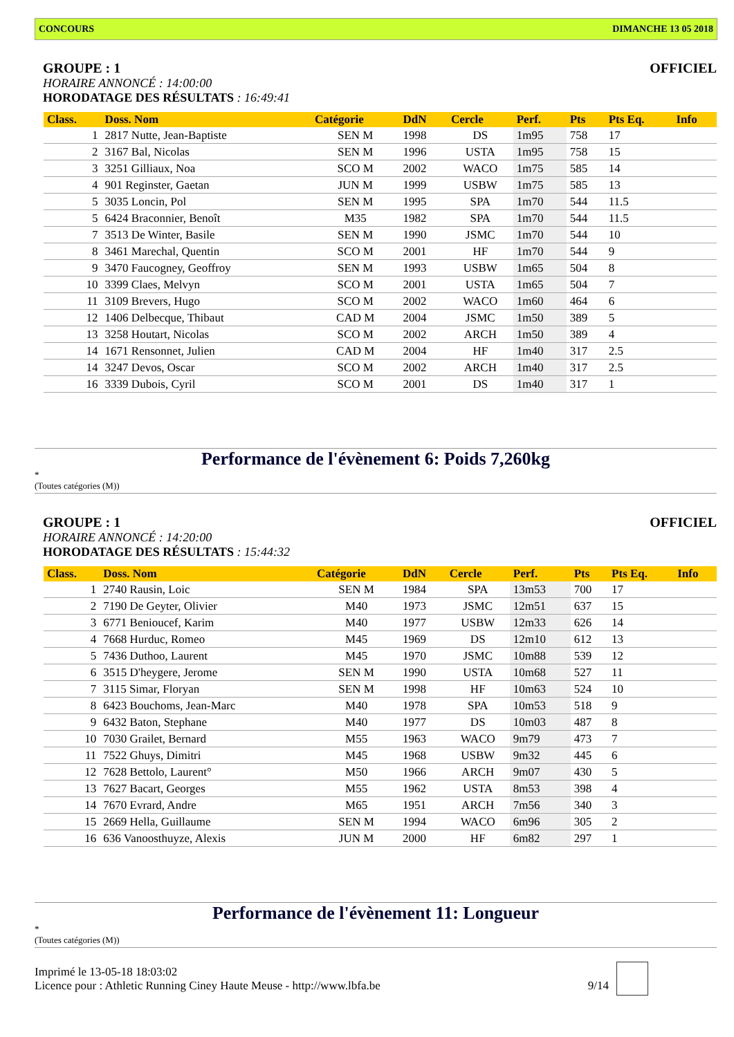CONCOURS DIMANCHE 13 05 2018
GROUPE : 1 OFFICIEL
HORAIRE ANNONCÉ : 14:00:00
HORODATAGE DES RÉSULTATS : 16:49:41
| Class. | Doss. Nom | Catégorie | DdN | Cercle | Perf. | Pts | Pts Eq. | Info |
| --- | --- | --- | --- | --- | --- | --- | --- | --- |
| 1 | 2817 Nutte, Jean-Baptiste | SEN M | 1998 | DS | 1m95 | 758 | 17 | |
| 2 | 3167 Bal, Nicolas | SEN M | 1996 | USTA | 1m95 | 758 | 15 | |
| 3 | 3251 Gilliaux, Noa | SCO M | 2002 | WACO | 1m75 | 585 | 14 | |
| 4 | 901 Reginster, Gaetan | JUN M | 1999 | USBW | 1m75 | 585 | 13 | |
| 5 | 3035 Loncin, Pol | SEN M | 1995 | SPA | 1m70 | 544 | 11.5 | |
| 5 | 6424 Braconnier, Benoît | M35 | 1982 | SPA | 1m70 | 544 | 11.5 | |
| 7 | 3513 De Winter, Basile | SEN M | 1990 | JSMC | 1m70 | 544 | 10 | |
| 8 | 3461 Marechal, Quentin | SCO M | 2001 | HF | 1m70 | 544 | 9 | |
| 9 | 3470 Faucogney, Geoffroy | SEN M | 1993 | USBW | 1m65 | 504 | 8 | |
| 10 | 3399 Claes, Melvyn | SCO M | 2001 | USTA | 1m65 | 504 | 7 | |
| 11 | 3109 Brevers, Hugo | SCO M | 2002 | WACO | 1m60 | 464 | 6 | |
| 12 | 1406 Delbecque, Thibaut | CAD M | 2004 | JSMC | 1m50 | 389 | 5 | |
| 13 | 3258 Houtart, Nicolas | SCO M | 2002 | ARCH | 1m50 | 389 | 4 | |
| 14 | 1671 Rensonnet, Julien | CAD M | 2004 | HF | 1m40 | 317 | 2.5 | |
| 14 | 3247 Devos, Oscar | SCO M | 2002 | ARCH | 1m40 | 317 | 2.5 | |
| 16 | 3339 Dubois, Cyril | SCO M | 2001 | DS | 1m40 | 317 | 1 | |
Performance de l'évènement 6: Poids 7,260kg
*
(Toutes catégories (M))
GROUPE : 1 OFFICIEL
HORAIRE ANNONCÉ : 14:20:00
HORODATAGE DES RÉSULTATS : 15:44:32
| Class. | Doss. Nom | Catégorie | DdN | Cercle | Perf. | Pts | Pts Eq. | Info |
| --- | --- | --- | --- | --- | --- | --- | --- | --- |
| 1 | 2740 Rausin, Loic | SEN M | 1984 | SPA | 13m53 | 700 | 17 | |
| 2 | 7190 De Geyter, Olivier | M40 | 1973 | JSMC | 12m51 | 637 | 15 | |
| 3 | 6771 Benioucef, Karim | M40 | 1977 | USBW | 12m33 | 626 | 14 | |
| 4 | 7668 Hurduc, Romeo | M45 | 1969 | DS | 12m10 | 612 | 13 | |
| 5 | 7436 Duthoo, Laurent | M45 | 1970 | JSMC | 10m88 | 539 | 12 | |
| 6 | 3515 D'heygere, Jerome | SEN M | 1990 | USTA | 10m68 | 527 | 11 | |
| 7 | 3115 Simar, Floryan | SEN M | 1998 | HF | 10m63 | 524 | 10 | |
| 8 | 6423 Bouchoms, Jean-Marc | M40 | 1978 | SPA | 10m53 | 518 | 9 | |
| 9 | 6432 Baton, Stephane | M40 | 1977 | DS | 10m03 | 487 | 8 | |
| 10 | 7030 Grailet, Bernard | M55 | 1963 | WACO | 9m79 | 473 | 7 | |
| 11 | 7522 Ghuys, Dimitri | M45 | 1968 | USBW | 9m32 | 445 | 6 | |
| 12 | 7628 Bettolo, Laurent° | M50 | 1966 | ARCH | 9m07 | 430 | 5 | |
| 13 | 7627 Bacart, Georges | M55 | 1962 | USTA | 8m53 | 398 | 4 | |
| 14 | 7670 Evrard, Andre | M65 | 1951 | ARCH | 7m56 | 340 | 3 | |
| 15 | 2669 Hella, Guillaume | SEN M | 1994 | WACO | 6m96 | 305 | 2 | |
| 16 | 636 Vanoosthuyze, Alexis | JUN M | 2000 | HF | 6m82 | 297 | 1 | |
Performance de l'évènement 11: Longueur
*
(Toutes catégories (M))
Imprimé le 13-05-18 18:03:02
Licence pour : Athletic Running Ciney Haute Meuse - http://www.lbfa.be 9/14